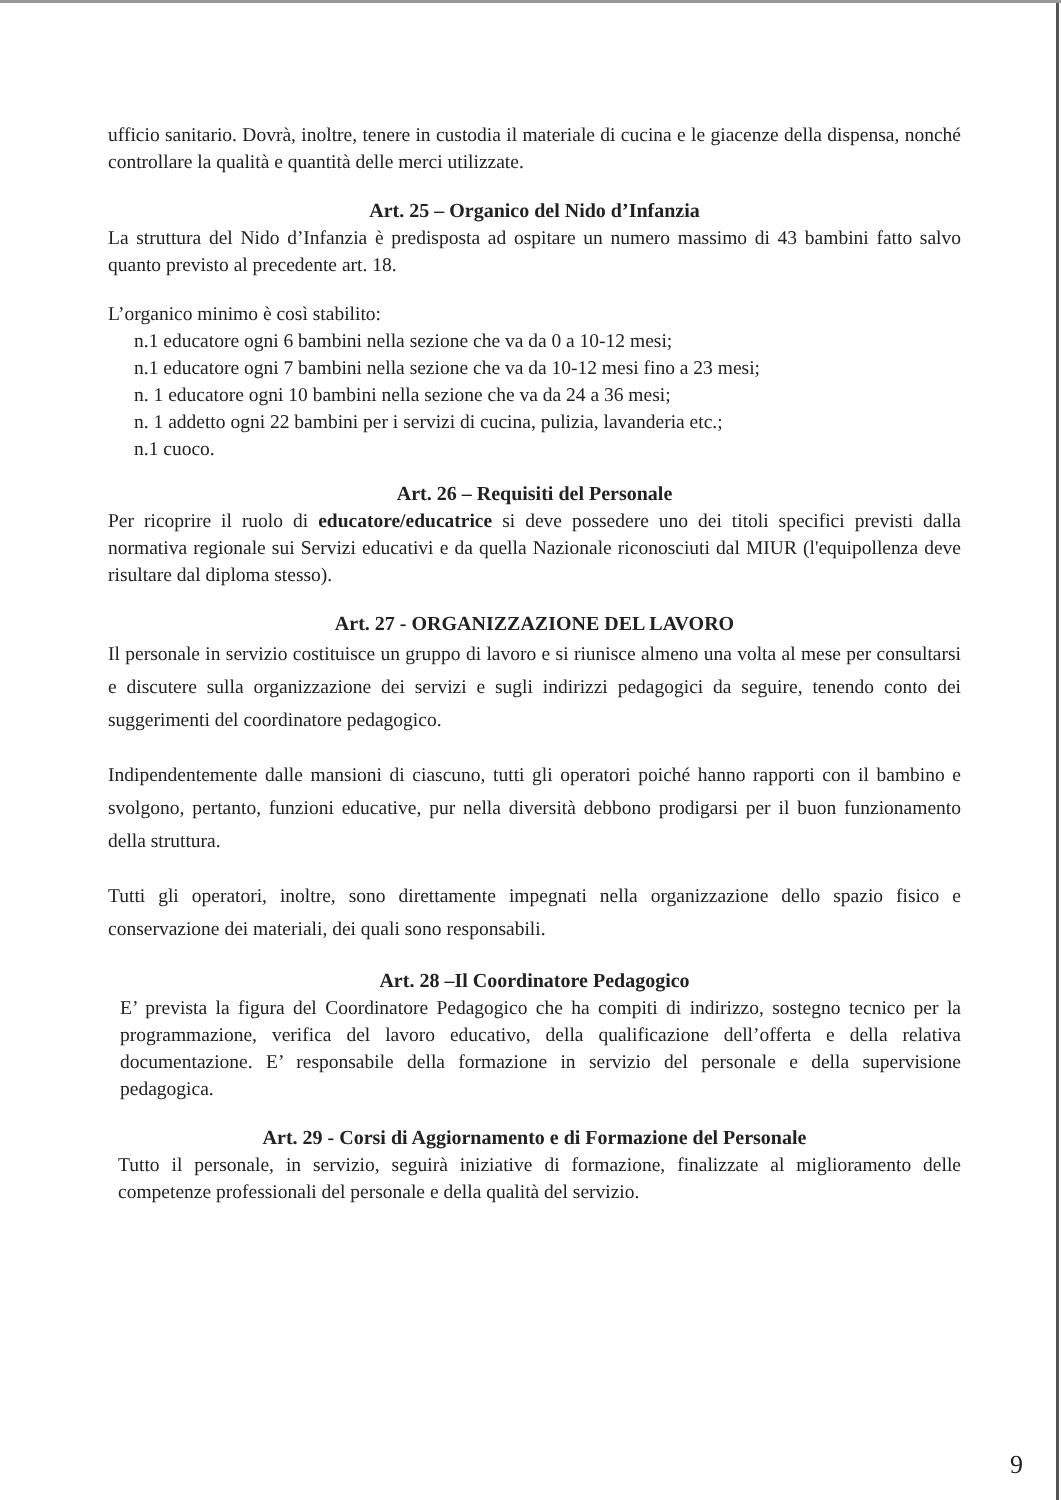ufficio sanitario. Dovrà, inoltre, tenere in custodia il materiale di cucina e le giacenze della dispensa, nonché controllare la qualità e quantità delle merci utilizzate.
Art. 25 – Organico del Nido d’Infanzia
La struttura del Nido d’Infanzia è predisposta ad ospitare un numero massimo di 43 bambini fatto salvo quanto previsto al precedente art. 18.
L’organico minimo è così stabilito:
n.1 educatore ogni 6 bambini nella sezione che va da 0 a 10-12 mesi;
n.1 educatore ogni 7 bambini nella sezione che va da 10-12 mesi fino a 23 mesi;
n. 1 educatore ogni 10 bambini nella sezione che va da 24 a 36 mesi;
n. 1 addetto ogni 22 bambini per i servizi di cucina, pulizia, lavanderia etc.;
n.1 cuoco.
Art. 26 – Requisiti del Personale
Per ricoprire il ruolo di educatore/educatrice si deve possedere uno dei titoli specifici previsti dalla normativa regionale sui Servizi educativi e da quella Nazionale riconosciuti dal MIUR (l'equipollenza deve risultare dal diploma stesso).
Art. 27 - ORGANIZZAZIONE DEL LAVORO
Il personale in servizio costituisce un gruppo di lavoro e si riunisce almeno una volta al mese per consultarsi e discutere sulla organizzazione dei servizi e sugli indirizzi pedagogici da seguire, tenendo conto dei suggerimenti del coordinatore pedagogico.
Indipendentemente dalle mansioni di ciascuno, tutti gli operatori poiché hanno rapporti con il bambino e svolgono, pertanto, funzioni educative, pur nella diversità debbono prodigarsi per il buon funzionamento della struttura.
Tutti gli operatori, inoltre, sono direttamente impegnati nella organizzazione dello spazio fisico e conservazione dei materiali, dei quali sono responsabili.
Art. 28 –Il Coordinatore Pedagogico
E’ prevista la figura del Coordinatore Pedagogico che ha compiti di indirizzo, sostegno tecnico per la programmazione, verifica del lavoro educativo, della qualificazione dell’offerta e della relativa documentazione. E’ responsabile della formazione in servizio del personale e della supervisione pedagogica.
Art. 29 - Corsi di Aggiornamento e di Formazione del Personale
Tutto il personale, in servizio, seguirà iniziative di formazione, finalizzate al miglioramento delle competenze professionali del personale e della qualità del servizio.
9